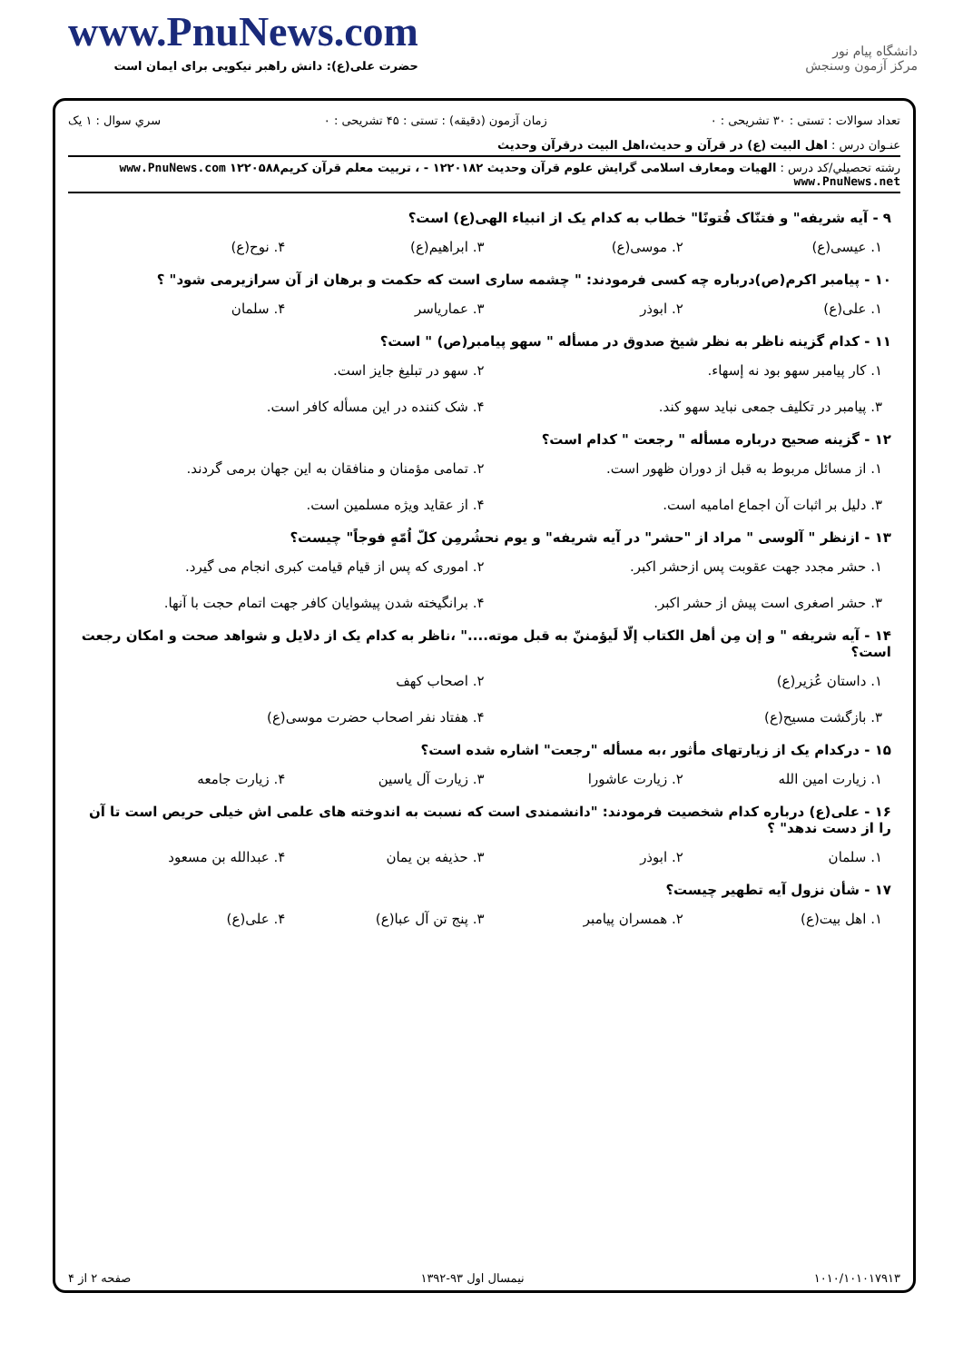www.PnuNews.com
حضرت علی(ع): دانش راهبر نیکویی برای ایمان است
دانشگاه پیام نور
مرکز آزمون وسنجش
تعداد سوالات : تستی : ۳۰ تشریحی : ۰ زمان آزمون (دقیقه) : تستی : ۴۵ تشریحی : ۰ سري سوال : ۱ یک
عنـوان درس : اهل البیت (ع) در قرآن و حدیث،اهل البیت درقرآن وحدیث
رشته تحصيلي/کد درس : الهیات ومعارف اسلامی گرایش علوم قرآن وحدیث ۱۲۲۰۱۸۲ - ، تربیت معلم قرآن کریم۱۲۲۰۵۸۸ www.PnuNews.com www.PnuNews.net
۹ - آیه شریفه" و فتنّاک فُتونًا" خطاب به کدام یک از انبیاء الهی(ع) است؟
۱. عیسی(ع) ۲. موسی(ع) ۳. ابراهیم(ع) ۴. نوح(ع)
۱۰ - پیامبر اکرم(ص)درباره چه کسی فرمودند: " چشمه ساری است که حکمت و برهان از آن سرازیرمی شود" ؟
۱. علی(ع) ۲. ابوذر ۳. عمارياسر ۴. سلمان
۱۱ - کدام گزینه ناظر به نظر شیخ صدوق در مسأله " سهو پیامبر(ص) " است؟
۱. کار پیامبر سهو بود نه إسهاء. ۲. سهو در تبلیغ جایز است. ۳. پیامبر در تکلیف جمعی نباید سهو کند. ۴. شک کننده در این مسأله کافر است.
۱۲ - گزینه صحیح درباره مسأله " رجعت " کدام است؟
۱. از مسائل مربوط به قبل از دوران ظهور است. ۲. تمامی مؤمنان و منافقان به این جهان برمی گردند. ۳. دلیل بر اثبات آن اجماع امامیه است. ۴. از عقاید ویژه مسلمین است.
۱۳ - ازنظر " آلوسی " مراد از "حشر" در آیه شریفه" و یوم نحشُرمِن کلّ اُمّهٍ فوجاً" چیست؟
۱. حشر مجدد جهت عقوبت پس ازحشر اکبر. ۲. اموری که پس از قیام قیامت کبری انجام می گیرد. ۳. حشر اصغری است پیش از حشر اکبر. ۴. برانگیخته شدن پیشوایان کافر جهت اتمام حجت با آنها.
۱۴ - آیه شریفه " و إن مِن أهل الکتاب إلّا لَیؤمننّ به قبل موته...." ،ناظر به کدام یک از دلایل و شواهد صحت و امکان رجعت است؟
۱. داستان عُزیر(ع) ۲. اصحاب کهف ۳. بازگشت مسیح(ع) ۴. هفتاد نفر اصحاب حضرت موسی(ع)
۱۵ - درکدام یک از زیارتهای مأثور ،به مسأله "رجعت" اشاره شده است؟
۱. زیارت امین الله ۲. زیارت عاشورا ۳. زیارت آل یاسین ۴. زیارت جامعه
۱۶ - علی(ع) درباره کدام شخصیت فرمودند: "دانشمندی است که نسبت به اندوخته های علمی اش خیلی حریص است تا آن را از دست ندهد" ؟
۱. سلمان ۲. ابوذر ۳. حذیفه بن یمان ۴. عبدالله بن مسعود
۱۷ - شأن نزول آیه تطهیر چیست؟
۱. اهل بیت(ع) ۲. همسران پیامبر ۳. پنج تن آل عبا(ع) ۴. علی(ع)
۱۰۱۰/۱۰۱۰۱۷۹۱۳ نیمسال اول ۹۳-۱۳۹۲ صفحه ۲ از ۴